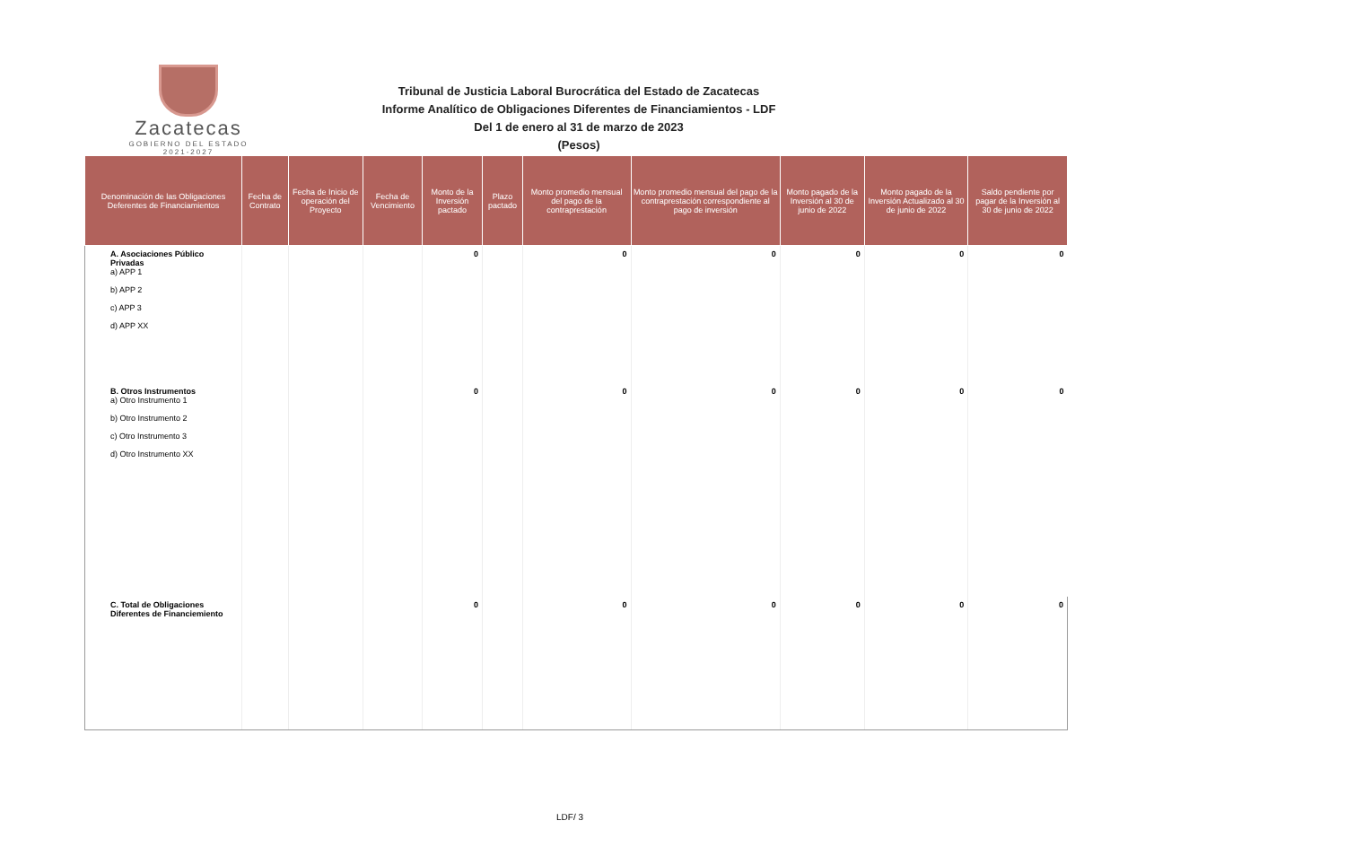Zacatecas
GOBIERNO DEL ESTADO
2021-2027
Tribunal de Justicia Laboral Burocrática del Estado de Zacatecas
Informe Analítico de Obligaciones Diferentes de Financiamientos - LDF
Del 1 de enero al 31 de marzo de 2023
(Pesos)
| Denominación de las Obligaciones Deferentes de Financiamientos | Fecha de Contrato | Fecha de Inicio de operación del Proyecto | Fecha de Vencimiento | Monto de la Inversión pactado | Plazo pactado | Monto promedio mensual del pago de la contraprestación | Monto promedio mensual del pago de la contraprestación correspondiente al pago de inversión | Monto pagado de la Inversión al 30 de junio de 2022 | Monto pagado de la Inversión Actualizado al 30 de junio de 2022 | Saldo pendiente por pagar de la Inversión al 30 de junio de 2022 |
| --- | --- | --- | --- | --- | --- | --- | --- | --- | --- | --- |
| A. Asociaciones Público Privadas a) APP 1 b) APP 2 c) APP 3 d) APP XX | | | | 0 | | 0 | 0 | 0 | 0 | 0 |
| B. Otros Instrumentos a) Otro Instrumento 1 b) Otro Instrumento 2 c) Otro Instrumento 3 d) Otro Instrumento XX | | | | 0 | | 0 | 0 | 0 | 0 | 0 |
| C. Total de Obligaciones Diferentes de Financiemiento | | | | 0 | | 0 | 0 | 0 | 0 | 0 |
LDF/ 3